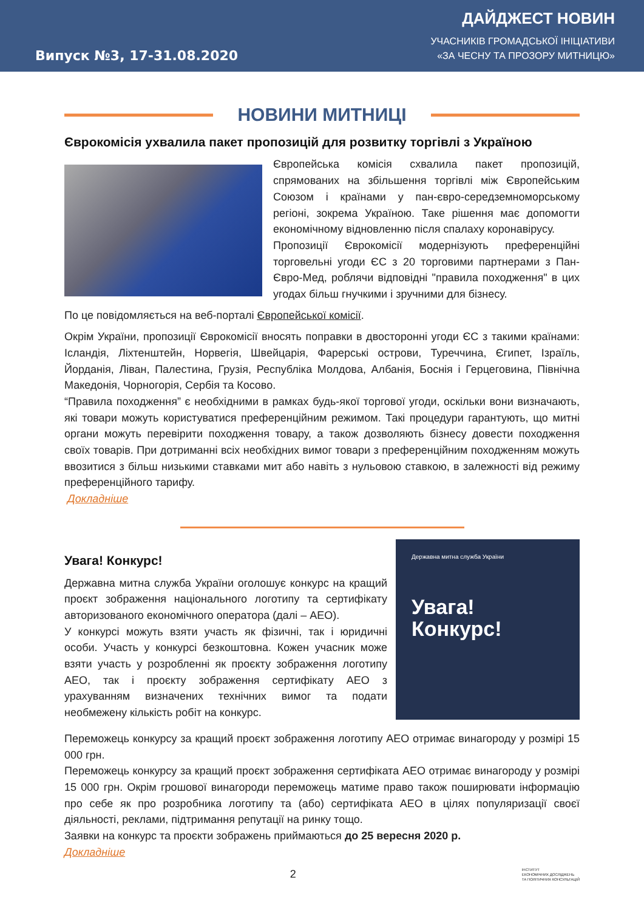Випуск №3, 17-31.08.2020
ДАЙДЖЕСТ НОВИН
УЧАСНИКІВ ГРОМАДСЬКОЇ ІНІЦІАТИВИ
«ЗА ЧЕСНУ ТА ПРОЗОРУ МИТНИЦЮ»
НОВИНИ МИТНИЦІ
Єврокомісія ухвалила пакет пропозицій для розвитку торгівлі з Україною
Європейська комісія схвалила пакет пропозицій, спрямованих на збільшення торгівлі між Європейським Союзом і країнами у пан-євро-середземноморському регіоні, зокрема Україною. Таке рішення має допомогти економічному відновленню після спалаху коронавірусу.
Пропозиції Єврокомісії модернізують преференційні торговельні угоди ЄС з 20 торговими партнерами з Пан-Євро-Мед, роблячи відповідні "правила походження" в цих угодах більш гнучкими і зручними для бізнесу.
По це повідомляється на веб-порталі Європейської комісії.
Окрім України, пропозиції Єврокомісії вносять поправки в двосторонні угоди ЄС з такими країнами: Ісландія, Ліхтенштейн, Норвегія, Швейцарія, Фарерські острови, Туреччина, Єгипет, Ізраїль, Йорданія, Ліван, Палестина, Грузія, Республіка Молдова, Албанія, Боснія і Герцеговина, Північна Македонія, Чорногорія, Сербія та Косово.
“Правила походження” є необхідними в рамках будь-якої торгової угоди, оскільки вони визначають, які товари можуть користуватися преференційним режимом. Такі процедури гарантують, що митні органи можуть перевірити походження товару, а також дозволяють бізнесу довести походження своїх товарів. При дотриманні всіх необхідних вимог товари з преференційним походженням можуть ввозитися з більш низькими ставками мит або навіть з нульовою ставкою, в залежності від режиму преференційного тарифу.
Докладніше
Державна митна служба України
Увага!
Конкурс!
Увага! Конкурс!
Державна митна служба України оголошує конкурс на кращий проєкт зображення національного логотипу та сертифікату авторизованого економічного оператора (далі – АЕО).
У конкурсі можуть взяти участь як фізичні, так і юридичні особи. Участь у конкурсі безкоштовна. Кожен учасник може взяти участь у розробленні як проєкту зображення логотипу АЕО, так і проєкту зображення сертифікату АЕО з урахуванням визначених технічних вимог та подати необмежену кількість робіт на конкурс.
Переможець конкурсу за кращий проєкт зображення логотипу АЕО отримає винагороду у розмірі 15 000 грн.
Переможець конкурсу за кращий проєкт зображення сертифіката АЕО отримає винагороду у розмірі 15 000 грн. Окрім грошової винагороди переможець матиме право також поширювати інформацію про себе як про розробника логотипу та (або) сертифіката АЕО в цілях популяризації своєї діяльності, реклами, підтримання репутації на ринку тощо.
Заявки на конкурс та проєкти зображень приймаються до 25 вересня 2020 р.
Докладніше
2 ІНСТИТУТ
ЕКОНОМІЧНИХ ДОСЛІДЖЕНЬ
ТА ПОЛІТИЧНИХ КОНСУЛЬТАЦІЙ